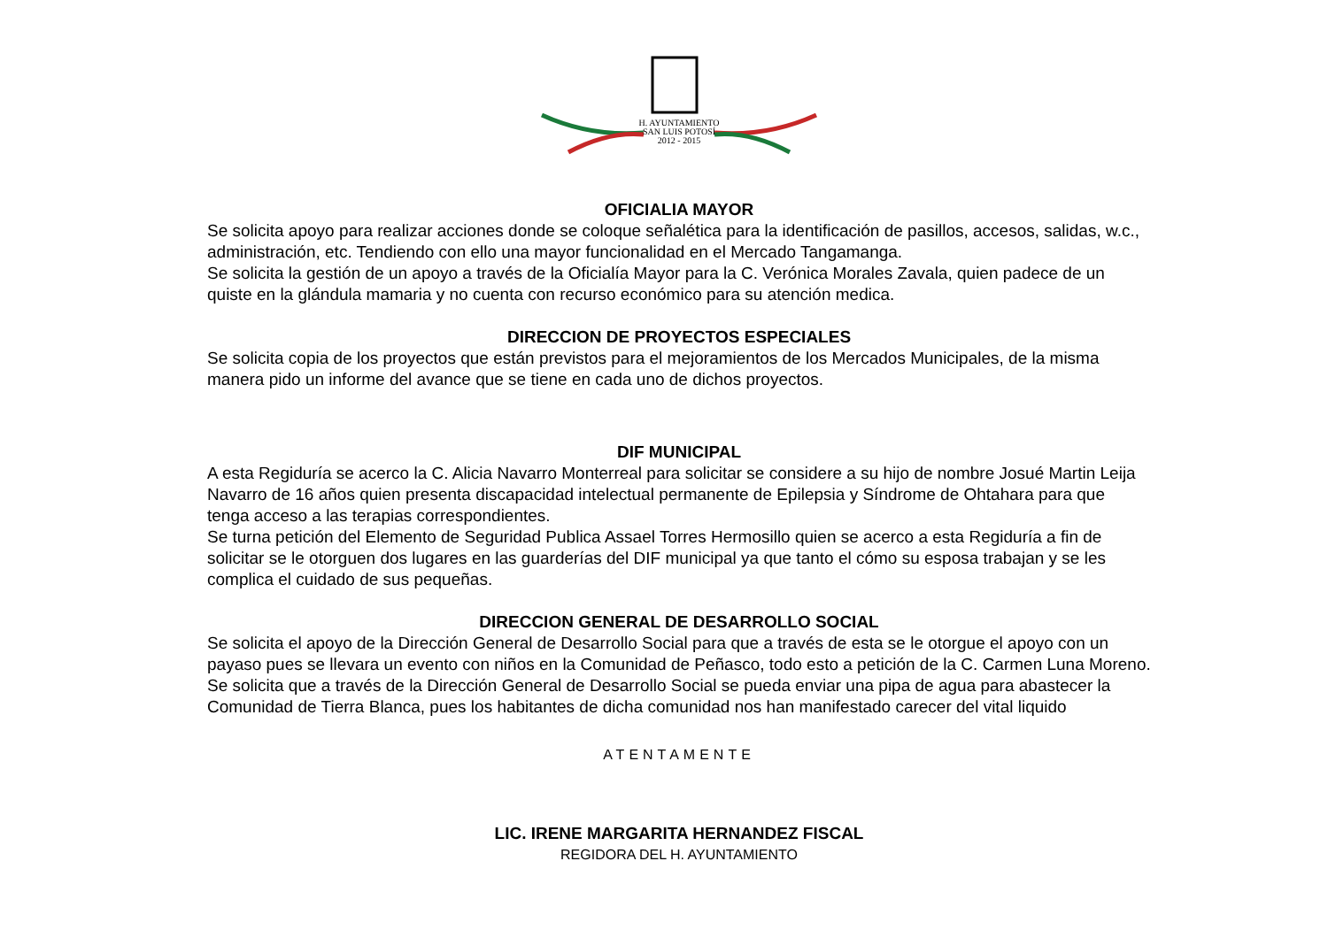H. AYUNTAMIENTO
SAN LUIS POTOSÍ
2012 - 2015
OFICIALIA MAYOR
Se solicita apoyo para realizar acciones donde se coloque señalética para la identificación de pasillos, accesos, salidas, w.c., administración, etc. Tendiendo con ello una mayor funcionalidad en el Mercado Tangamanga.
Se solicita la gestión de un apoyo a través de la Oficialía Mayor para la C. Verónica Morales Zavala, quien padece de un quiste en la glándula mamaria y no cuenta con recurso económico para su atención medica.
DIRECCION DE PROYECTOS ESPECIALES
Se solicita copia de los proyectos que están previstos para el mejoramientos de los Mercados Municipales, de la misma manera pido un informe del avance que se tiene en cada uno de dichos proyectos.
DIF MUNICIPAL
A esta Regiduría se acerco la C. Alicia Navarro Monterreal para solicitar se considere a su hijo de nombre Josué Martin Leija Navarro de 16 años quien presenta discapacidad intelectual permanente de Epilepsia y Síndrome de Ohtahara para que tenga acceso a las terapias correspondientes.
Se turna petición del Elemento de Seguridad Publica Assael Torres Hermosillo quien se acerco a esta Regiduría a fin de solicitar se le otorguen dos lugares en las guarderías del DIF municipal ya que tanto el cómo su esposa trabajan y se les complica el cuidado de sus pequeñas.
DIRECCION GENERAL DE DESARROLLO SOCIAL
Se solicita el apoyo de la Dirección General de Desarrollo Social para que a través de esta se le otorgue el apoyo con un payaso pues se llevara un evento con niños en la Comunidad de Peñasco, todo esto a petición de la C. Carmen Luna Moreno.
Se solicita que a través de la Dirección General de Desarrollo Social se pueda enviar una pipa de agua para abastecer la Comunidad de Tierra Blanca, pues los habitantes de dicha comunidad nos han manifestado carecer del vital liquido
ATENTAMENTE
LIC. IRENE MARGARITA HERNANDEZ FISCAL
REGIDORA DEL H. AYUNTAMIENTO